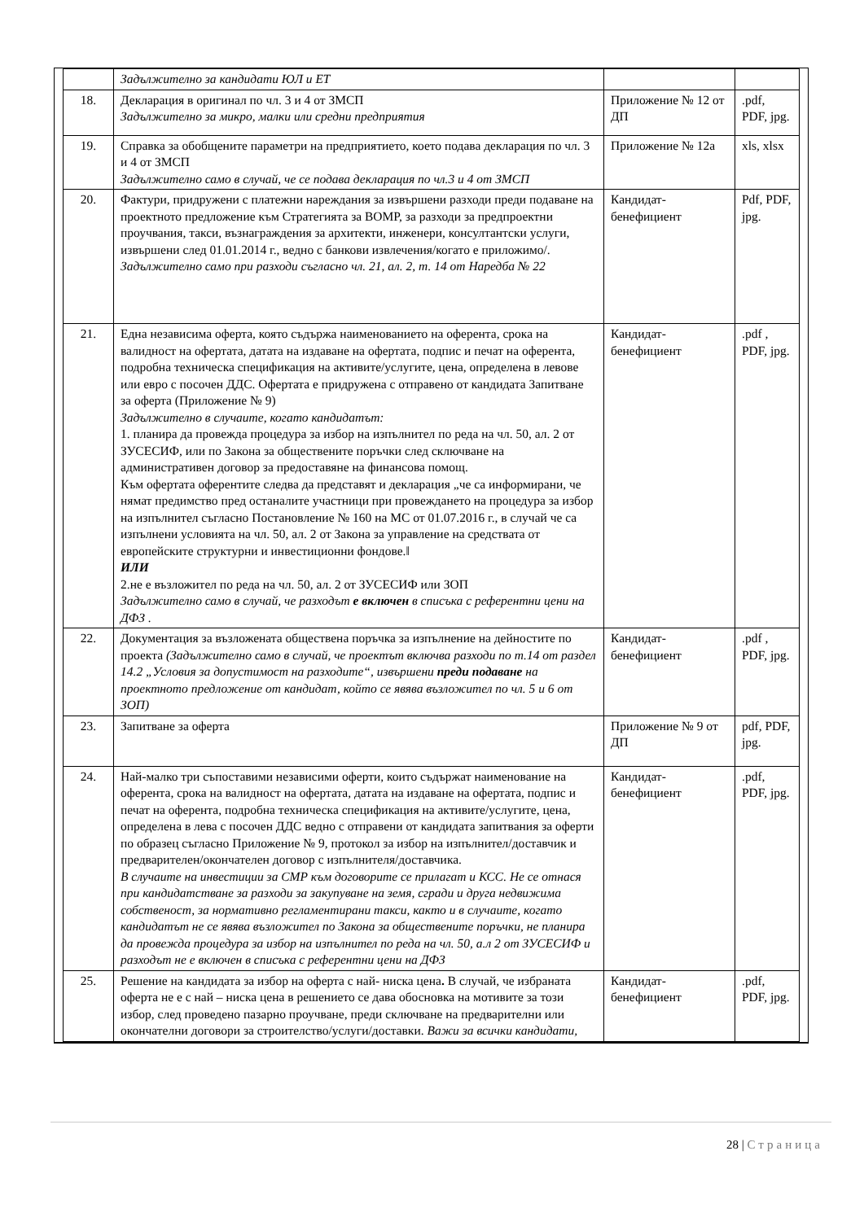| | Задължително за кандидати ЮЛ и ЕТ | | |
| 18. | Декларация в оригинал по чл. 3 и 4 от ЗМСП Задължително за микро, малки или средни предприятия | Приложение № 12 от ДП | .pdf, PDF, jpg. |
| 19. | Справка за обобщените параметри на предприятието, което подава декларация по чл. 3 и 4 от ЗМСП Задължително само в случай, че се подава декларация по чл.3 и 4 от ЗМСП | Приложение № 12а | xls, xlsx |
| 20. | Фактури, придружени с платежни нареждания за извършени разходи преди подаване на проектното предложение към Стратегията за ВОМР, за разходи за предпроектни проучвания, такси, възнаграждения за архитекти, инженери, консултантски услуги, извършени след 01.01.2014 г., ведно с банкови извлечения/когато е приложимо/. Задължително само при разходи съгласно чл. 21, ал. 2, т. 14 от Наредба № 22 | Кандидат-бенефициент | Pdf, PDF, jpg. |
| 21. | Една независима оферта, която съдържа наименованието на оферента, срока на валидност на офертата, датата на издаване на офертата, подпис и печат на оферента, подробна техническа спецификация на активите/услугите, цена, определена в левове или евро с посочен ДДС. Офертата е придружена с отправено от кандидата Запитване за оферта (Приложение № 9) Задължително в случаите, когато кандидатът: 1. планира да провежда процедура за избор на изпълнител по реда на чл. 50, ал. 2 от ЗУСЕСИФ, или по Закона за обществените поръчки след сключване на административен договор за предоставяне на финансова помощ. Към офертата оферентите следва да представят и декларация „че са информирани, че нямат предимство пред останалите участници при провеждането на процедура за избор на изпълнител съгласно Постановление № 160 на МС от 01.07.2016 г., в случай че са изпълнени условията на чл. 50, ал. 2 от Закона за управление на средствата от европейските структурни и инвестиционни фондове.‖ ИЛИ 2.не е възложител по реда на чл. 50, ал. 2 от ЗУСЕСИФ или ЗОП Задължително само в случай, че разходът е включен в списъка с референтни цени на ДФЗ . | Кандидат-бенефициент | .pdf , PDF, jpg. |
| 22. | Документация за възложената обществена поръчка за изпълнение на дейностите по проекта (Задължително само в случай, че проектът включва разходи по т.14 от раздел 14.2 „Условия за допустимост на разходите“, извършени преди подаване на проектното предложение от кандидат, който се явява възложител по чл. 5 и 6 от ЗОП) | Кандидат-бенефициент | .pdf , PDF, jpg. |
| 23. | Запитване за оферта | Приложение № 9 от ДП | pdf, PDF, jpg. |
| 24. | Най-малко три съпоставими независими оферти, които съдържат наименование на оферента, срока на валидност на офертата, датата на издаване на офертата, подпис и печат на оферента, подробна техническа спецификация на активите/услугите, цена, определена в лева с посочен ДДС ведно с отправени от кандидата запитвания за оферти по образец съгласно Приложение № 9, протокол за избор на изпълнител/доставчик и предварителен/окончателен договор с изпълнителя/доставчика. В случаите на инвестиции за СМР към договорите се прилагат и КСС. Не се отнася при кандидатстване за разходи за закупуване на земя, сгради и друга недвижима собственост, за нормативно регламентирани такси, както и в случаите, когато кандидатът не се явява възложител по Закона за обществените поръчки, не планира да провежда процедура за избор на изпълнител по реда на чл. 50, а.л 2 от ЗУСЕСИФ и разходът не е включен в списъка с референтни цени на ДФЗ | Кандидат-бенефициент | .pdf, PDF, jpg. |
| 25. | Решение на кандидата за избор на оферта с най- ниска цена . В случай, че избраната оферта не е с най – ниска цена в решението се дава обосновка на мотивите за този избор, след проведено пазарно проучване, преди сключване на предварителни или окончателни договори за строителство/услуги/доставки. Важи за всички кандидати, | Кандидат-бенефициент | .pdf, PDF, jpg. |
28 | Страница